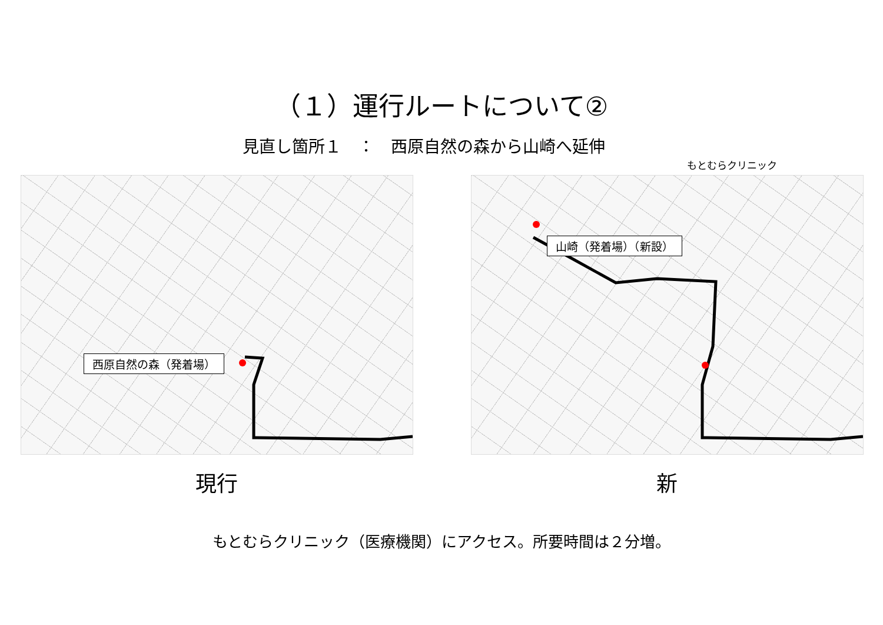（１）運行ルートについて②
見直し箇所１　：　西原自然の森から山崎へ延伸
西原自然の森（発着場）
現行
もとむらクリニック
山崎（発着場）（新設）
新
もとむらクリニック（医療機関）にアクセス。所要時間は２分増。